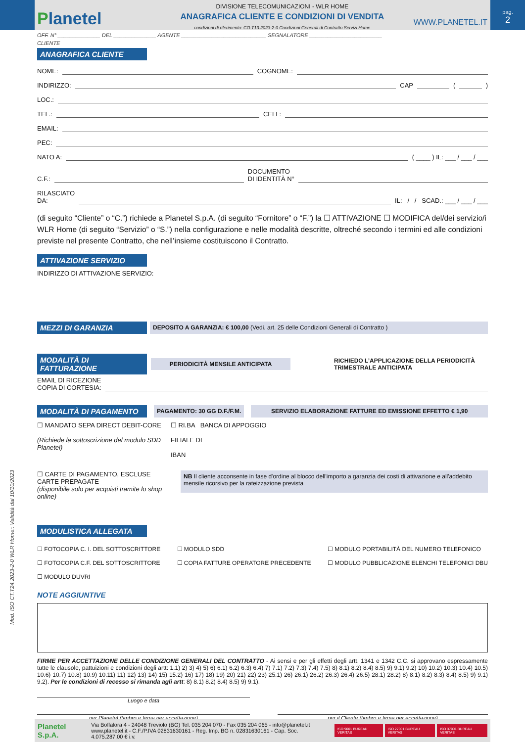Planetel
DIVISIONE TELECOMUNICAZIONI - WLR HOME
ANAGRAFICA CLIENTE E CONDIZIONI DI VENDITA
condizioni di riferimento: CO.T13.2023-2-0 Condizioni Generali di Contratto Servizi Home
WWW.PLANETEL.IT
pag.
2
OFF. N° ______________ DEL ______________ AGENTE ____________________________ SEGNALATORE ________________________
CLIENTE
ANAGRAFICA CLIENTE
NOME:
COGNOME:
INDIRIZZO:
CAP
(
)
LOC.:
TEL.:
CELL:
EMAIL:
PEC:
NATO A:
( ____ ) IL: ___ / ___ / ___
C.F.:
DOCUMENTO
DI IDENTITÀ N°
RILASCIATO
DA:
IL: / / SCAD.: ___ / ___ / ___
(di seguito “Cliente” o “C.”) richiede a Planetel S.p.A. (di seguito “Fornitore” o “F.”) la ☐ ATTIVAZIONE ☐ MODIFICA del/dei servizio/i WLR Home (di seguito “Servizio” o “S.”) nella configurazione e nelle modalità descritte, oltreché secondo i termini ed alle condizioni previste nel presente Contratto, che nell’insieme costituiscono il Contratto.
ATTIVAZIONE SERVIZIO
INDIRIZZO DI ATTIVAZIONE SERVIZIO:
MEZZI DI GARANZIA
DEPOSITO A GARANZIA: € 100,00 (Vedi. art. 25 delle Condizioni Generali di Contratto )
MODALITÀ DI FATTURAZIONE
PERIODICITÀ MENSILE ANTICIPATA
RICHIEDO L’APPLICAZIONE DELLA PERIODICITÀ
TRIMESTRALE ANTICIPATA
EMAIL DI RICEZIONE
COPIA DI CORTESIA:
MODALITÀ DI PAGAMENTO
PAGAMENTO: 30 GG D.F./F.M. SERVIZIO ELABORAZIONE FATTURE ED EMISSIONE EFFETTO € 1,90
☐ MANDATO SEPA DIRECT DEBIT-CORE
(Richiede la sottoscrizione del modulo SDD Planetel)
☐ RI.BA BANCA DI APPOGGIO
FILIALE DI
IBAN
☐ CARTE DI PAGAMENTO, ESCLUSE CARTE PREPAGATE
(disponibile solo per acquisti tramite lo shop online)
NB Il cliente acconsente in fase d'ordine al blocco dell'importo a garanzia dei costi di attivazione e all'addebito mensile ricorsivo per la rateizzazione prevista
MODULISTICA ALLEGATA
☐ FOTOCOPIA C. I. DEL SOTTOSCRITTORE
☐ FOTOCOPIA C.F. DEL SOTTOSCRITTORE
☐ MODULO DUVRI
☐ MODULO SDD
☐ COPIA FATTURE OPERATORE PRECEDENTE
☐ MODULO PORTABILITÀ DEL NUMERO TELEFONICO
☐ MODULO PUBBLICAZIONE ELENCHI TELEFONICI DBU
NOTE AGGIUNTIVE
FIRME PER ACCETTAZIONE DELLE CONDIZIONE GENERALI DEL CONTRATTO - Ai sensi e per gli effetti degli artt. 1341 e 1342 C.C. si approvano espressamente tutte le clausole, pattuizioni e condizioni degli artt: 1.1) 2) 3) 4) 5) 6) 6.1) 6.2) 6.3) 6.4) 7) 7.1) 7.2) 7.3) 7.4) 7.5) 8) 8.1) 8.2) 8.4) 8.5) 9) 9.1) 9.2) 10) 10.2) 10.3) 10.4) 10.5) 10.6) 10.7) 10.8) 10.9) 10.11) 11) 12) 13) 14) 15) 15.2) 16) 17) 18) 19) 20) 21) 22) 23) 25.1) 26) 26.1) 26.2) 26.3) 26.4) 26.5) 28.1) 28.2) 8) 8.1) 8.2) 8.3) 8.4) 8.5) 9) 9.1) 9.2). Per le condizioni di recesso si rimanda agli artt: 8) 8.1) 8.2) 8.4) 8.5) 9) 9.1).
Luogo e data
per Planetel (timbro e firma per accettazione) per il Cliente (timbro e firma per accettazione)
Mod. ISO CT.T24.2023-2-0 WLR Home:: Validità dal 10/10/2023
Planetel S.p.A.
Via Boffalora 4 - 24048 Treviolo (BG) Tel. 035 204 070 - Fax 035 204 065 - info@planetel.it
www.planetel.it - C.F./P.IVA 02831630161 - Reg. Imp. BG n. 02831630161 - Cap. Soc. 4.075.287,00 € i.v.
ISO 9001 BUREAU VERITAS ISO 27001 BUREAU VERITAS ISO 37001 BUREAU VERITAS